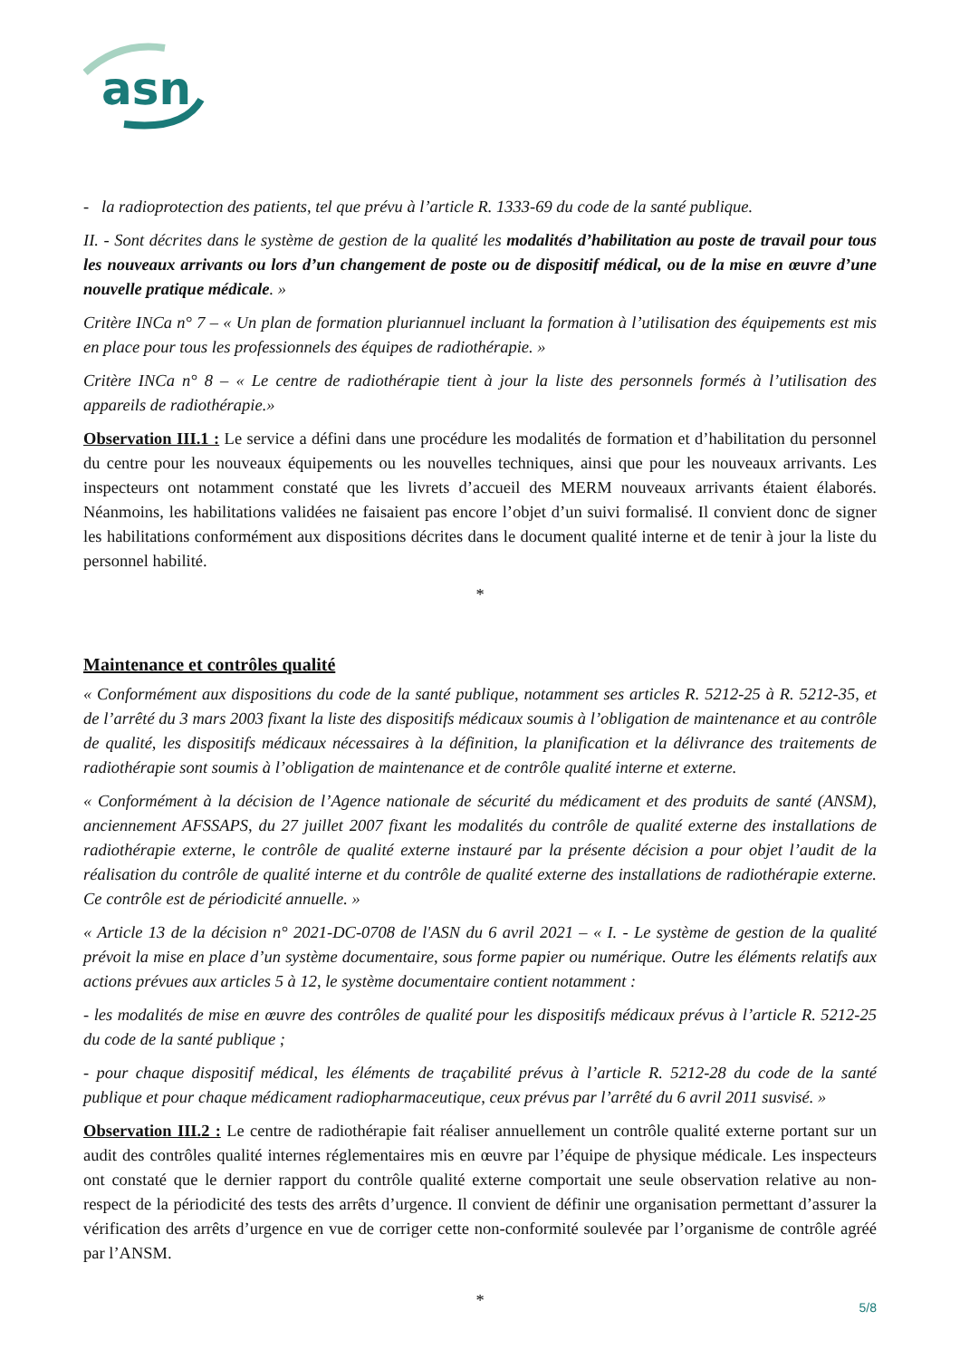asn
- la radioprotection des patients, tel que prévu à l’article R. 1333-69 du code de la santé publique.
II. - Sont décrites dans le système de gestion de la qualité les modalités d’habilitation au poste de travail pour tous les nouveaux arrivants ou lors d’un changement de poste ou de dispositif médical, ou de la mise en œuvre d’une nouvelle pratique médicale. »
Critère INCa n° 7 – « Un plan de formation pluriannuel incluant la formation à l’utilisation des équipements est mis en place pour tous les professionnels des équipes de radiothérapie. »
Critère INCa n° 8 – « Le centre de radiothérapie tient à jour la liste des personnels formés à l’utilisation des appareils de radiothérapie.»
Observation III.1 : Le service a défini dans une procédure les modalités de formation et d’habilitation du personnel du centre pour les nouveaux équipements ou les nouvelles techniques, ainsi que pour les nouveaux arrivants. Les inspecteurs ont notamment constaté que les livrets d’accueil des MERM nouveaux arrivants étaient élaborés. Néanmoins, les habilitations validées ne faisaient pas encore l’objet d’un suivi formalisé. Il convient donc de signer les habilitations conformément aux dispositions décrites dans le document qualité interne et de tenir à jour la liste du personnel habilité.
*
Maintenance et contrôles qualité
« Conformément aux dispositions du code de la santé publique, notamment ses articles R. 5212-25 à R. 5212-35, et de l’arrêté du 3 mars 2003 fixant la liste des dispositifs médicaux soumis à l’obligation de maintenance et au contrôle de qualité, les dispositifs médicaux nécessaires à la définition, la planification et la délivrance des traitements de radiothérapie sont soumis à l’obligation de maintenance et de contrôle qualité interne et externe.
« Conformément à la décision de l’Agence nationale de sécurité du médicament et des produits de santé (ANSM), anciennement AFSSAPS, du 27 juillet 2007 fixant les modalités du contrôle de qualité externe des installations de radiothérapie externe, le contrôle de qualité externe instauré par la présente décision a pour objet l’audit de la réalisation du contrôle de qualité interne et du contrôle de qualité externe des installations de radiothérapie externe. Ce contrôle est de périodicité annuelle. »
« Article 13 de la décision n° 2021-DC-0708 de l'ASN du 6 avril 2021 – « I. - Le système de gestion de la qualité prévoit la mise en place d’un système documentaire, sous forme papier ou numérique. Outre les éléments relatifs aux actions prévues aux articles 5 à 12, le système documentaire contient notamment :
- les modalités de mise en œuvre des contrôles de qualité pour les dispositifs médicaux prévus à l’article R. 5212-25 du code de la santé publique ;
- pour chaque dispositif médical, les éléments de traçabilité prévus à l’article R. 5212-28 du code de la santé publique et pour chaque médicament radiopharmaceutique, ceux prévus par l’arrêté du 6 avril 2011 susvisé. »
Observation III.2 : Le centre de radiothérapie fait réaliser annuellement un contrôle qualité externe portant sur un audit des contrôles qualité internes réglementaires mis en œuvre par l’équipe de physique médicale. Les inspecteurs ont constaté que le dernier rapport du contrôle qualité externe comportait une seule observation relative au non-respect de la périodicité des tests des arrêts d’urgence. Il convient de définir une organisation permettant d’assurer la vérification des arrêts d’urgence en vue de corriger cette non-conformité soulevée par l’organisme de contrôle agréé par l’ANSM.
*
5/8